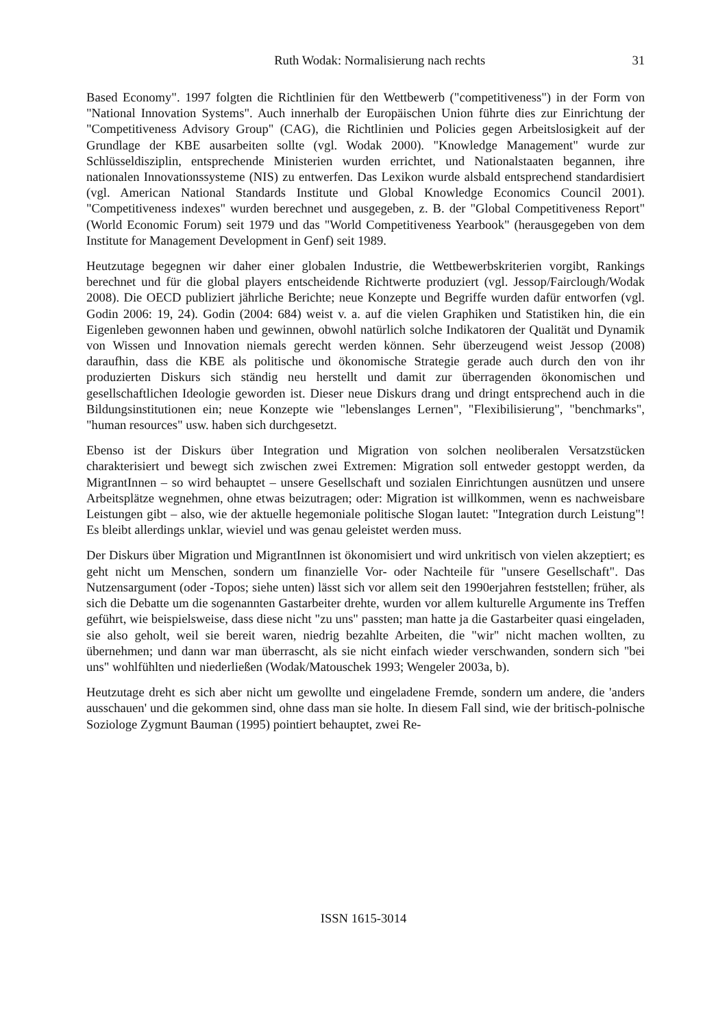Ruth Wodak: Normalisierung nach rechts 31
Based Economy". 1997 folgten die Richtlinien für den Wettbewerb ("competitiveness") in der Form von "National Innovation Systems". Auch innerhalb der Europäischen Union führte dies zur Einrichtung der "Competitiveness Advisory Group" (CAG), die Richtlinien und Policies gegen Arbeitslosigkeit auf der Grundlage der KBE ausarbeiten sollte (vgl. Wodak 2000). "Knowledge Management" wurde zur Schlüsseldisziplin, entsprechende Ministerien wurden errichtet, und Nationalstaaten begannen, ihre nationalen Innovationssysteme (NIS) zu entwerfen. Das Lexikon wurde alsbald entsprechend standardisiert (vgl. American National Standards Institute und Global Knowledge Economics Council 2001). "Competitiveness indexes" wurden berechnet und ausgegeben, z. B. der "Global Competitiveness Report" (World Economic Forum) seit 1979 und das "World Competitiveness Yearbook" (herausgegeben von dem Institute for Management Development in Genf) seit 1989.
Heutzutage begegnen wir daher einer globalen Industrie, die Wettbewerbskriterien vorgibt, Rankings berechnet und für die global players entscheidende Richtwerte produziert (vgl. Jessop/Fairclough/Wodak 2008). Die OECD publiziert jährliche Berichte; neue Konzepte und Begriffe wurden dafür entworfen (vgl. Godin 2006: 19, 24). Godin (2004: 684) weist v. a. auf die vielen Graphiken und Statistiken hin, die ein Eigenleben gewonnen haben und gewinnen, obwohl natürlich solche Indikatoren der Qualität und Dynamik von Wissen und Innovation niemals gerecht werden können. Sehr überzeugend weist Jessop (2008) daraufhin, dass die KBE als politische und ökonomische Strategie gerade auch durch den von ihr produzierten Diskurs sich ständig neu herstellt und damit zur überragenden ökonomischen und gesellschaftlichen Ideologie geworden ist. Dieser neue Diskurs drang und dringt entsprechend auch in die Bildungsinstitutionen ein; neue Konzepte wie "lebenslanges Lernen", "Flexibilisierung", "benchmarks", "human resources" usw. haben sich durchgesetzt.
Ebenso ist der Diskurs über Integration und Migration von solchen neoliberalen Versatzstücken charakterisiert und bewegt sich zwischen zwei Extremen: Migration soll entweder gestoppt werden, da MigrantInnen – so wird behauptet – unsere Gesellschaft und sozialen Einrichtungen ausnützen und unsere Arbeitsplätze wegnehmen, ohne etwas beizutragen; oder: Migration ist willkommen, wenn es nachweisbare Leistungen gibt – also, wie der aktuelle hegemoniale politische Slogan lautet: "Integration durch Leistung"! Es bleibt allerdings unklar, wieviel und was genau geleistet werden muss.
Der Diskurs über Migration und MigrantInnen ist ökonomisiert und wird unkritisch von vielen akzeptiert; es geht nicht um Menschen, sondern um finanzielle Vor- oder Nachteile für "unsere Gesellschaft". Das Nutzensargument (oder -Topos; siehe unten) lässt sich vor allem seit den 1990erjahren feststellen; früher, als sich die Debatte um die sogenannten Gastarbeiter drehte, wurden vor allem kulturelle Argumente ins Treffen geführt, wie beispielsweise, dass diese nicht "zu uns" passten; man hatte ja die Gastarbeiter quasi eingeladen, sie also geholt, weil sie bereit waren, niedrig bezahlte Arbeiten, die "wir" nicht machen wollten, zu übernehmen; und dann war man überrascht, als sie nicht einfach wieder verschwanden, sondern sich "bei uns" wohlfühlten und niederließen (Wodak/Matouschek 1993; Wengeler 2003a, b).
Heutzutage dreht es sich aber nicht um gewollte und eingeladene Fremde, sondern um andere, die 'anders ausschauen' und die gekommen sind, ohne dass man sie holte. In diesem Fall sind, wie der britisch-polnische Soziologe Zygmunt Bauman (1995) pointiert behauptet, zwei Re-
ISSN 1615-3014